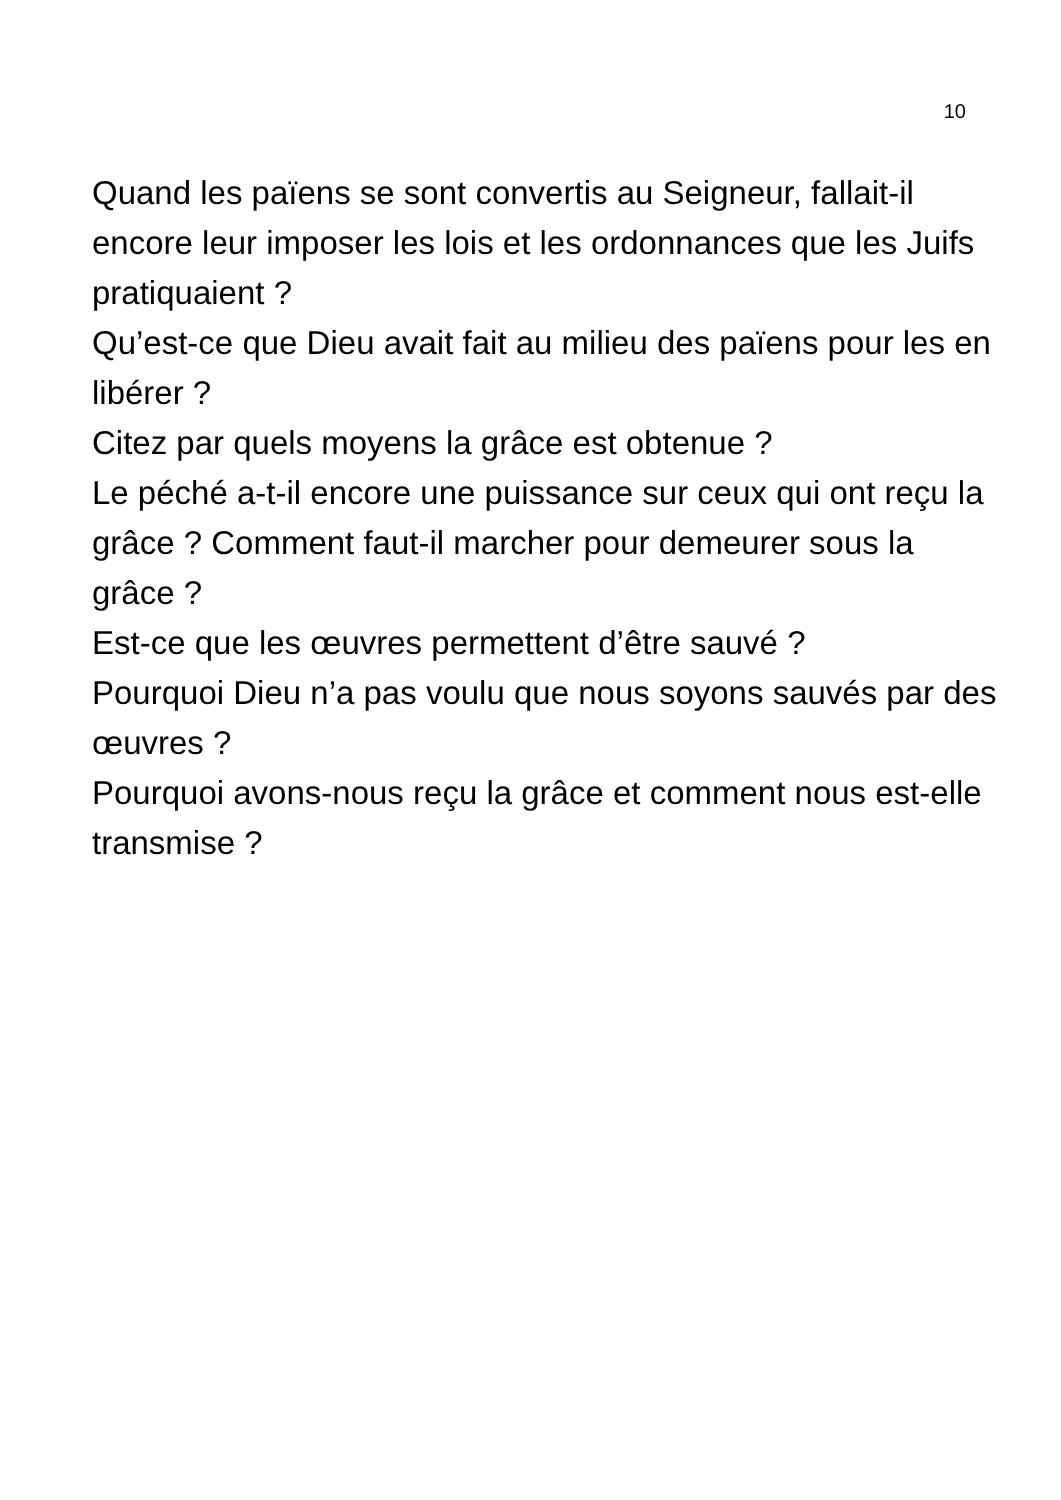10
Quand les païens se sont convertis au Seigneur, fallait-il encore leur imposer les lois et les ordonnances que les Juifs pratiquaient ?
Qu’est-ce que Dieu avait fait au milieu des païens pour les en libérer ?
Citez par quels moyens la grâce est obtenue ?
Le péché a-t-il encore une puissance sur ceux qui ont reçu la grâce ? Comment faut-il marcher pour demeurer sous la grâce ?
Est-ce que les œuvres permettent d’être sauvé ?
Pourquoi Dieu n’a pas voulu que nous soyons sauvés par des œuvres ?
Pourquoi avons-nous reçu la grâce et comment nous est-elle transmise ?